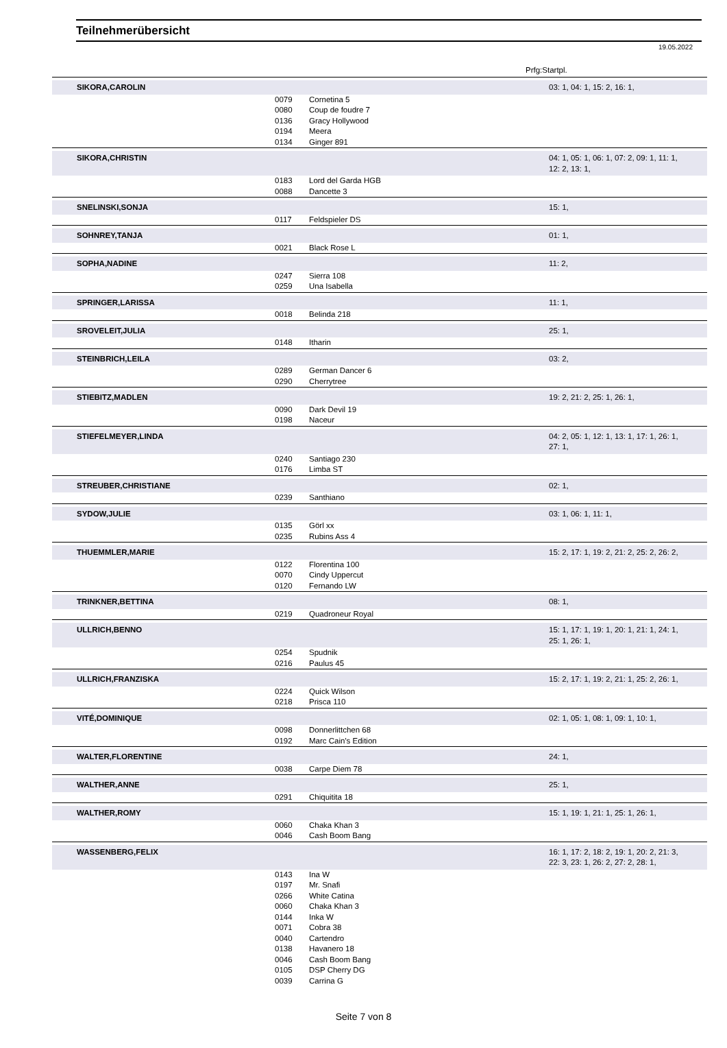Teilnehmerübersicht
19.05.2022
Prfg:Startpl.
| SIKORA,CAROLIN | | | 03: 1, 04: 1, 15: 2, 16: 1, |
| | 0079 | Cornetina 5 | |
| | 0080 | Coup de foudre 7 | |
| | 0136 | Gracy Hollywood | |
| | 0194 | Meera | |
| | 0134 | Ginger 891 | |
| SIKORA,CHRISTIN | | | 04: 1, 05: 1, 06: 1, 07: 2, 09: 1, 11: 1, 12: 2, 13: 1, |
| | 0183 | Lord del Garda HGB | |
| | 0088 | Dancette 3 | |
| SNELINSKI,SONJA | | | 15: 1, |
| | 0117 | Feldspieler DS | |
| SOHNREY,TANJA | | | 01: 1, |
| | 0021 | Black Rose L | |
| SOPHA,NADINE | | | 11: 2, |
| | 0247 | Sierra 108 | |
| | 0259 | Una Isabella | |
| SPRINGER,LARISSA | | | 11: 1, |
| | 0018 | Belinda 218 | |
| SROVELEIT,JULIA | | | 25: 1, |
| | 0148 | Itharin | |
| STEINBRICH,LEILA | | | 03: 2, |
| | 0289 | German Dancer 6 | |
| | 0290 | Cherrytree | |
| STIEBITZ,MADLEN | | | 19: 2, 21: 2, 25: 1, 26: 1, |
| | 0090 | Dark Devil 19 | |
| | 0198 | Naceur | |
| STIEFELMEYER,LINDA | | | 04: 2, 05: 1, 12: 1, 13: 1, 17: 1, 26: 1, 27: 1, |
| | 0240 | Santiago 230 | |
| | 0176 | Limba ST | |
| STREUBER,CHRISTIANE | | | 02: 1, |
| | 0239 | Santhiano | |
| SYDOW,JULIE | | | 03: 1, 06: 1, 11: 1, |
| | 0135 | Görl xx | |
| | 0235 | Rubins Ass 4 | |
| THUEMMLER,MARIE | | | 15: 2, 17: 1, 19: 2, 21: 2, 25: 2, 26: 2, |
| | 0122 | Florentina 100 | |
| | 0070 | Cindy Uppercut | |
| | 0120 | Fernando LW | |
| TRINKNER,BETTINA | | | 08: 1, |
| | 0219 | Quadroneur Royal | |
| ULLRICH,BENNO | | | 15: 1, 17: 1, 19: 1, 20: 1, 21: 1, 24: 1, 25: 1, 26: 1, |
| | 0254 | Spudnik | |
| | 0216 | Paulus 45 | |
| ULLRICH,FRANZISKA | | | 15: 2, 17: 1, 19: 2, 21: 1, 25: 2, 26: 1, |
| | 0224 | Quick Wilson | |
| | 0218 | Prisca 110 | |
| VITÉ,DOMINIQUE | | | 02: 1, 05: 1, 08: 1, 09: 1, 10: 1, |
| | 0098 | Donnerlittchen 68 | |
| | 0192 | Marc Cain's Edition | |
| WALTER,FLORENTINE | | | 24: 1, |
| | 0038 | Carpe Diem 78 | |
| WALTHER,ANNE | | | 25: 1, |
| | 0291 | Chiquitita 18 | |
| WALTHER,ROMY | | | 15: 1, 19: 1, 21: 1, 25: 1, 26: 1, |
| | 0060 | Chaka Khan 3 | |
| | 0046 | Cash Boom Bang | |
| WASSENBERG,FELIX | | | 16: 1, 17: 2, 18: 2, 19: 1, 20: 2, 21: 3, 22: 3, 23: 1, 26: 2, 27: 2, 28: 1, |
| | 0143 | Ina W | |
| | 0197 | Mr. Snafi | |
| | 0266 | White Catina | |
| | 0060 | Chaka Khan 3 | |
| | 0144 | Inka W | |
| | 0071 | Cobra 38 | |
| | 0040 | Cartendro | |
| | 0138 | Havanero 18 | |
| | 0046 | Cash Boom Bang | |
| | 0105 | DSP Cherry DG | |
| | 0039 | Carrina G | |
Seite 7 von 8